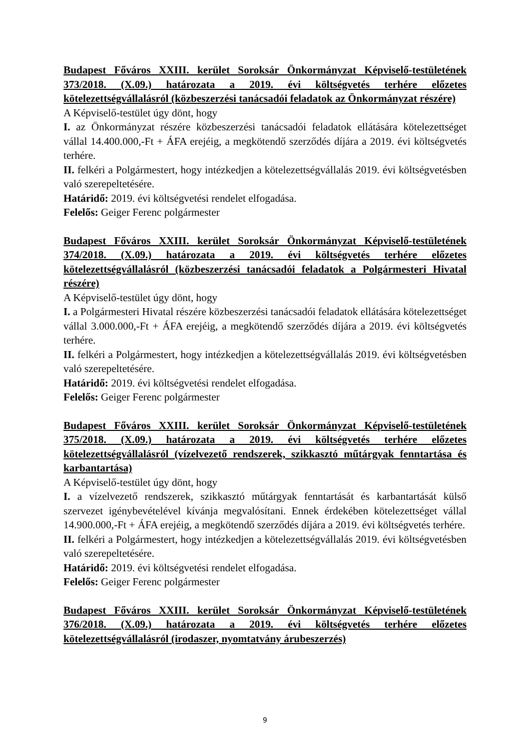Budapest Főváros XXIII. kerület Soroksár Önkormányzat Képviselő-testületének 373/2018. (X.09.) határozata a 2019. évi költségvetés terhére előzetes kötelezettségvállalásról (közbeszerzési tanácsadói feladatok az Önkormányzat részére)
A Képviselő-testület úgy dönt, hogy
I. az Önkormányzat részére közbeszerzési tanácsadói feladatok ellátására kötelezettséget vállal 14.400.000,-Ft + ÁFA erejéig, a megkötendő szerződés díjára a 2019. évi költségvetés terhére.
II. felkéri a Polgármestert, hogy intézkedjen a kötelezettségvállalás 2019. évi költségvetésben való szerepeltetésére.
Határidő: 2019. évi költségvetési rendelet elfogadása.
Felelős: Geiger Ferenc polgármester
Budapest Főváros XXIII. kerület Soroksár Önkormányzat Képviselő-testületének 374/2018. (X.09.) határozata a 2019. évi költségvetés terhére előzetes kötelezettségvállalásról (közbeszerzési tanácsadói feladatok a Polgármesteri Hivatal részére)
A Képviselő-testület úgy dönt, hogy
I. a Polgármesteri Hivatal részére közbeszerzési tanácsadói feladatok ellátására kötelezettséget vállal 3.000.000,-Ft + ÁFA erejéig, a megkötendő szerződés díjára a 2019. évi költségvetés terhére.
II. felkéri a Polgármestert, hogy intézkedjen a kötelezettségvállalás 2019. évi költségvetésben való szerepeltetésére.
Határidő: 2019. évi költségvetési rendelet elfogadása.
Felelős: Geiger Ferenc polgármester
Budapest Főváros XXIII. kerület Soroksár Önkormányzat Képviselő-testületének 375/2018. (X.09.) határozata a 2019. évi költségvetés terhére előzetes kötelezettségvállalásról (vízelvezető rendszerek, szikkasztó műtárgyak fenntartása és karbantartása)
A Képviselő-testület úgy dönt, hogy
I. a vízelvezető rendszerek, szikkasztó műtárgyak fenntartását és karbantartását külső szervezet igénybevételével kívánja megvalósítani. Ennek érdekében kötelezettséget vállal 14.900.000,-Ft + ÁFA erejéig, a megkötendő szerződés díjára a 2019. évi költségvetés terhére.
II. felkéri a Polgármestert, hogy intézkedjen a kötelezettségvállalás 2019. évi költségvetésben való szerepeltetésére.
Határidő: 2019. évi költségvetési rendelet elfogadása.
Felelős: Geiger Ferenc polgármester
Budapest Főváros XXIII. kerület Soroksár Önkormányzat Képviselő-testületének 376/2018. (X.09.) határozata a 2019. évi költségvetés terhére előzetes kötelezettségvállalásról (irodaszer, nyomtatvány árubeszerzés)
9